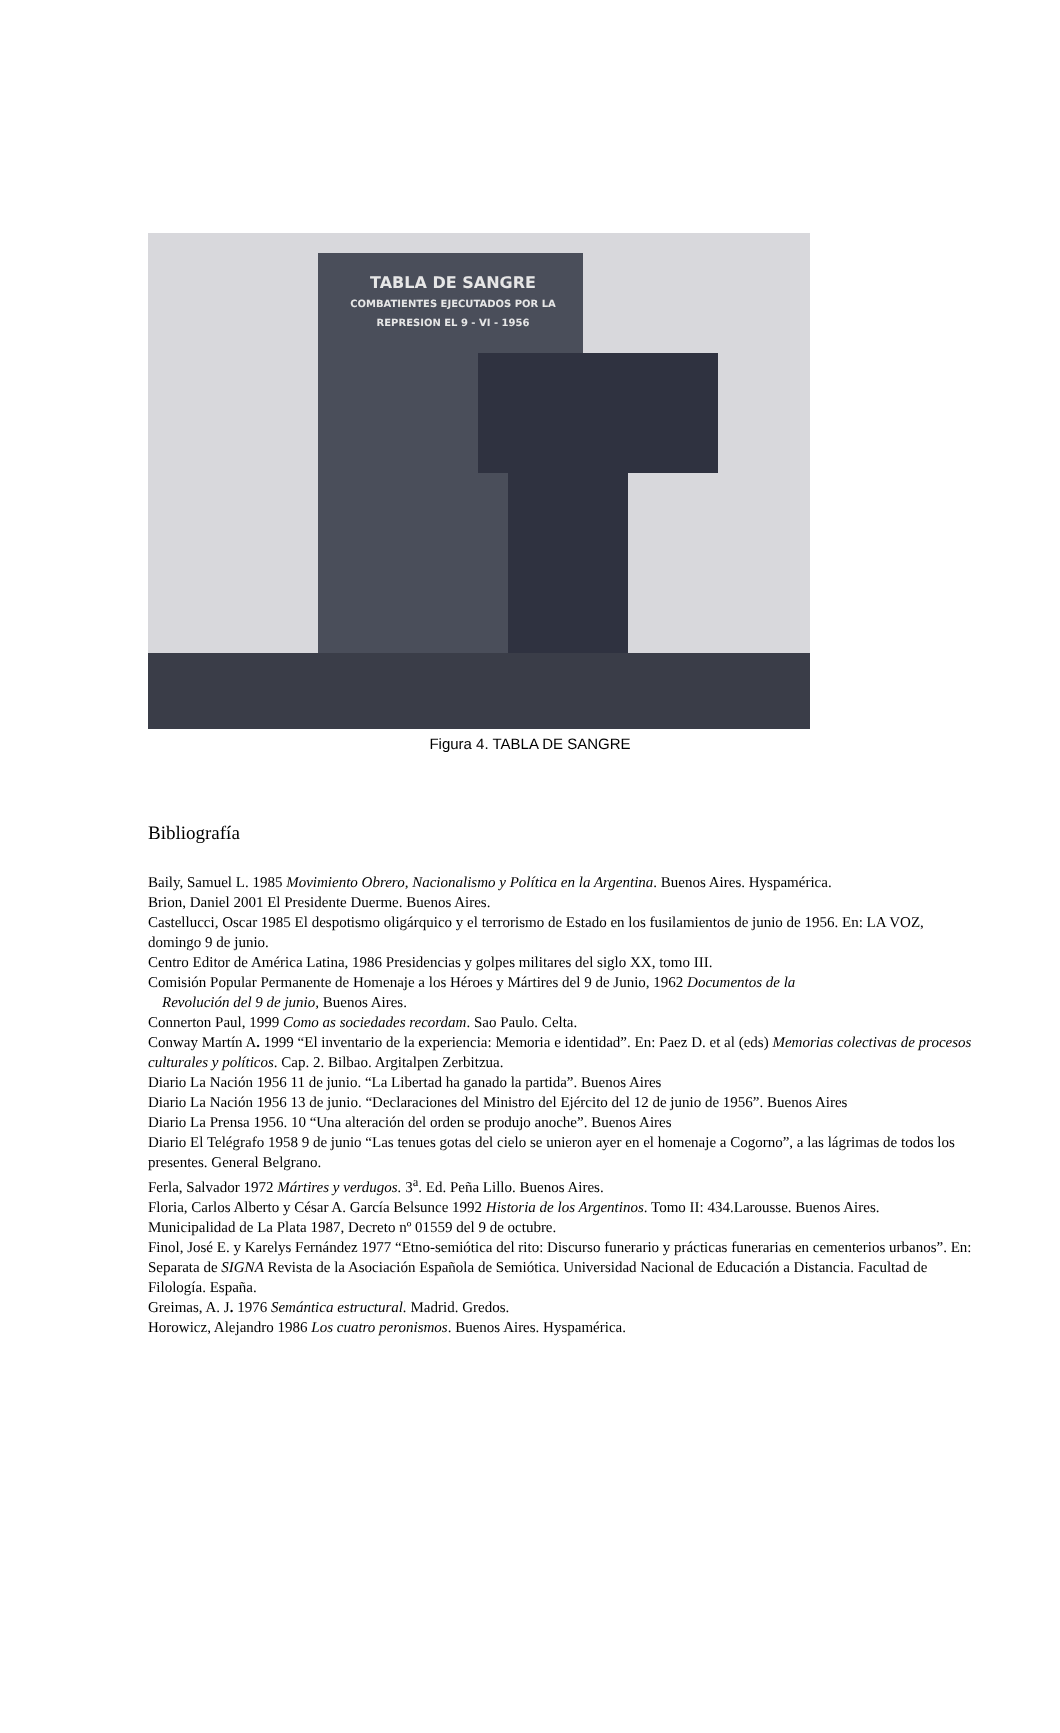TABLA DE SANGRE
COMBATIENTES EJECUTADOS POR LA REPRESION EL 9 - VI - 1956
Figura 4. TABLA DE SANGRE
Bibliografía
Baily, Samuel L. 1985 Movimiento Obrero, Nacionalismo y Política en la Argentina. Buenos Aires. Hyspamérica.
Brion, Daniel 2001 El Presidente Duerme. Buenos Aires.
Castellucci, Oscar 1985 El despotismo oligárquico y el terrorismo de Estado en los fusilamientos de junio de 1956. En: LA VOZ, domingo 9 de junio.
Centro Editor de América Latina, 1986 Presidencias y golpes militares del siglo XX, tomo III.
Comisión Popular Permanente de Homenaje a los Héroes y Mártires del 9 de Junio, 1962 Documentos de la
Revolución del 9 de junio, Buenos Aires.
Connerton Paul, 1999 Como as sociedades recordam. Sao Paulo. Celta.
Conway Martín A. 1999 “El inventario de la experiencia: Memoria e identidad”. En: Paez D. et al (eds) Memorias colectivas de procesos culturales y políticos. Cap. 2. Bilbao. Argitalpen Zerbitzua.
Diario La Nación 1956 11 de junio. “La Libertad ha ganado la partida”. Buenos Aires
Diario La Nación 1956 13 de junio. “Declaraciones del Ministro del Ejército del 12 de junio de 1956”. Buenos Aires
Diario La Prensa 1956. 10 “Una alteración del orden se produjo anoche”. Buenos Aires
Diario El Telégrafo 1958 9 de junio “Las tenues gotas del cielo se unieron ayer en el homenaje a Cogorno”, a las lágrimas de todos los presentes. General Belgrano.
Ferla, Salvador 1972 Mártires y verdugos. 3<sup>a</sup>. Ed. Peña Lillo. Buenos Aires.
Floria, Carlos Alberto y César A. García Belsunce 1992 Historia de los Argentinos. Tomo II: 434.Larousse. Buenos Aires.
Municipalidad de La Plata 1987, Decreto nº 01559 del 9 de octubre.
Finol, José E. y Karelys Fernández 1977 “Etno-semiótica del rito: Discurso funerario y prácticas funerarias en cementerios urbanos”. En: Separata de SIGNA Revista de la Asociación Española de Semiótica. Universidad Nacional de Educación a Distancia. Facultad de Filología. España.
Greimas, A. J. 1976 Semántica estructural. Madrid. Gredos.
Horowicz, Alejandro 1986 Los cuatro peronismos. Buenos Aires. Hyspamérica.